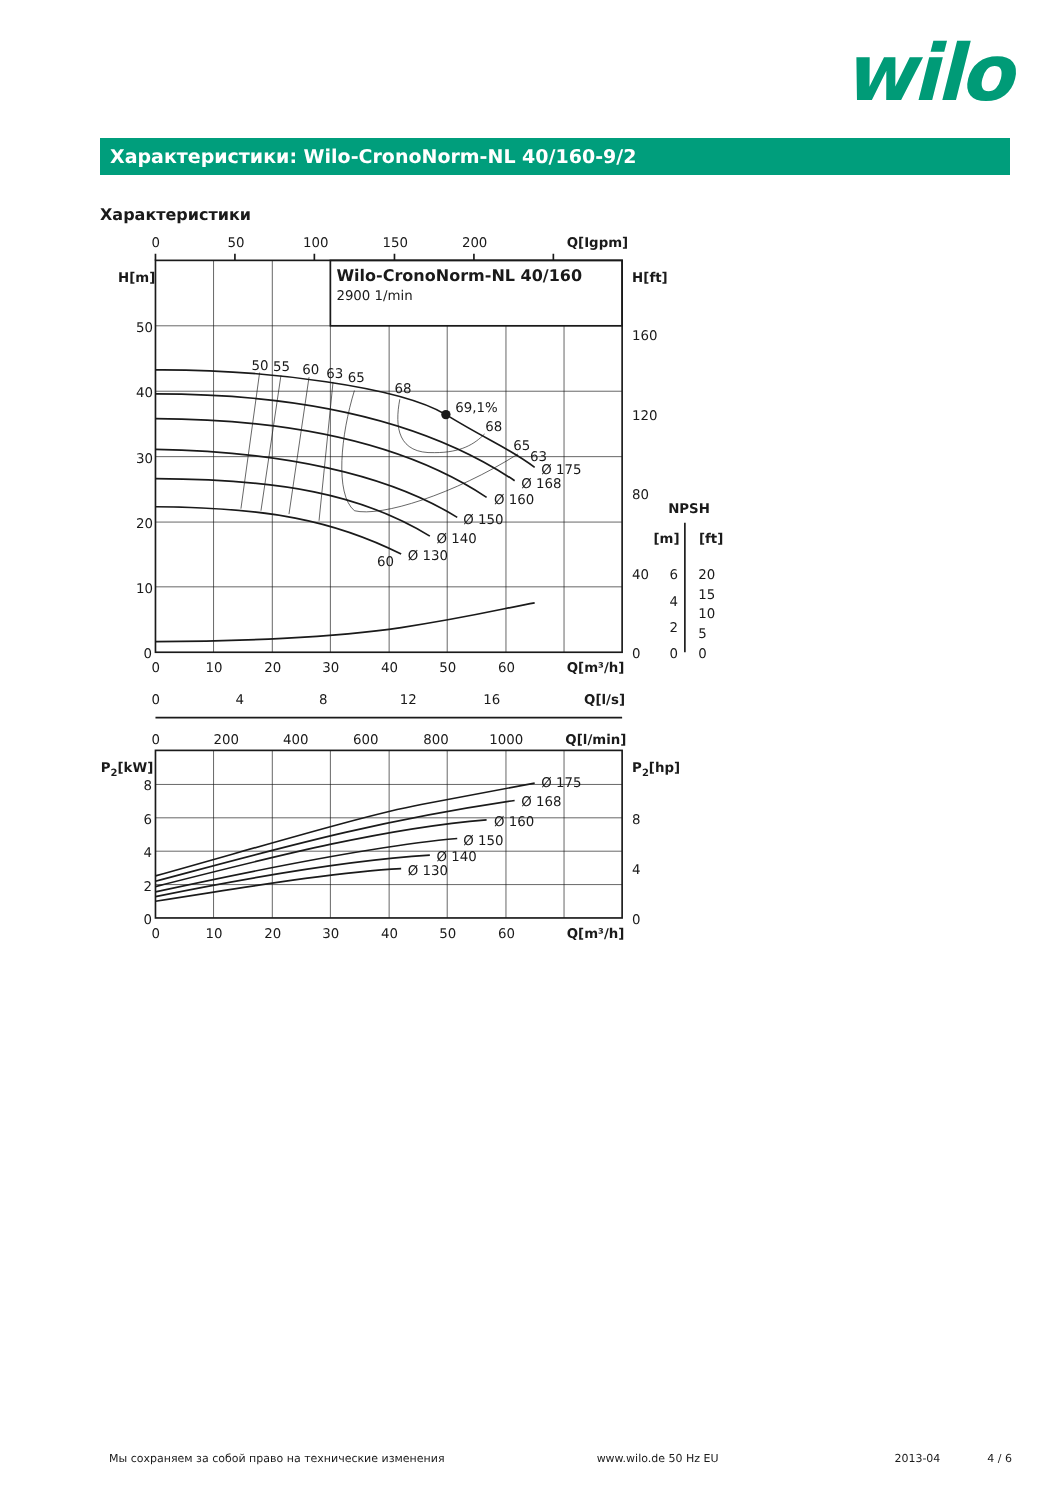wilo
Характеристики: Wilo-CronoNorm-NL 40/160-9/2
Характеристики
0
50
100
150
200
Q[Igpm]
H[m]
H[ft]
Wilo-CronoNorm-NL 40/160
2900 1/min
50
40
30
20
10
0
160
120
80
40
0
50
55
60
63
65
68
69,1%
68
65
63
Ø 175
Ø 168
Ø 160
Ø 150
Ø 140
Ø 130
60
NPSH
[m]
[ft]
6
4
2
0
20
15
10
5
0
0
10
20
30
40
50
60
Q[m³/h]
0
4
8
12
16
Q[l/s]
0
200
400
600
800
1000
Q[l/min]
P2[kW]
P2[hp]
8
6
4
2
0
8
4
0
Ø 175
Ø 168
Ø 160
Ø 150
Ø 140
Ø 130
0
10
20
30
40
50
60
Q[m³/h]
Мы сохраняем за собой право на технические изменения www.wilo.de 50 Hz EU 2013-04 4 / 6